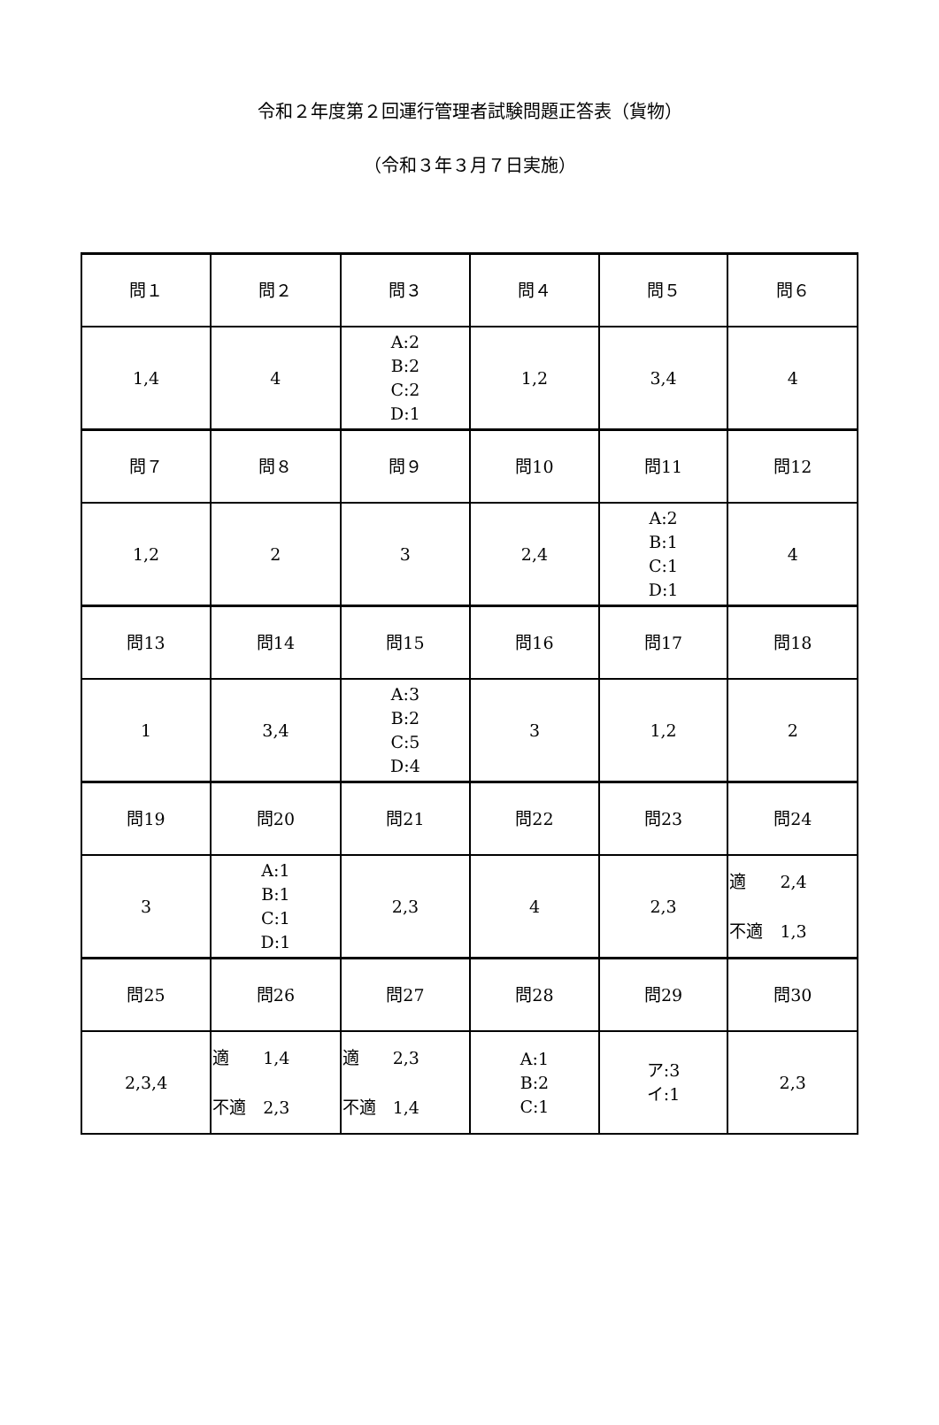令和２年度第２回運行管理者試験問題正答表（貨物）
（令和３年３月７日実施）
| 問１ | 問２ | 問３ | 問４ | 問５ | 問６ |
| 1,4 | 4 | A:2 B:2 C:2 D:1 | 1,2 | 3,4 | 4 |
| 問７ | 問８ | 問９ | 問10 | 問11 | 問12 |
| 1,2 | 2 | 3 | 2,4 | A:2 B:1 C:1 D:1 | 4 |
| 問13 | 問14 | 問15 | 問16 | 問17 | 問18 |
| 1 | 3,4 | A:3 B:2 C:5 D:4 | 3 | 1,2 | 2 |
| 問19 | 問20 | 問21 | 問22 | 問23 | 問24 |
| 3 | A:1 B:1 C:1 D:1 | 2,3 | 4 | 2,3 | 適 2,4 不適 1,3 |
| 問25 | 問26 | 問27 | 問28 | 問29 | 問30 |
| 2,3,4 | 適 1,4 不適 2,3 | 適 2,3 不適 1,4 | A:1 B:2 C:1 | ア:3 イ:1 | 2,3 |